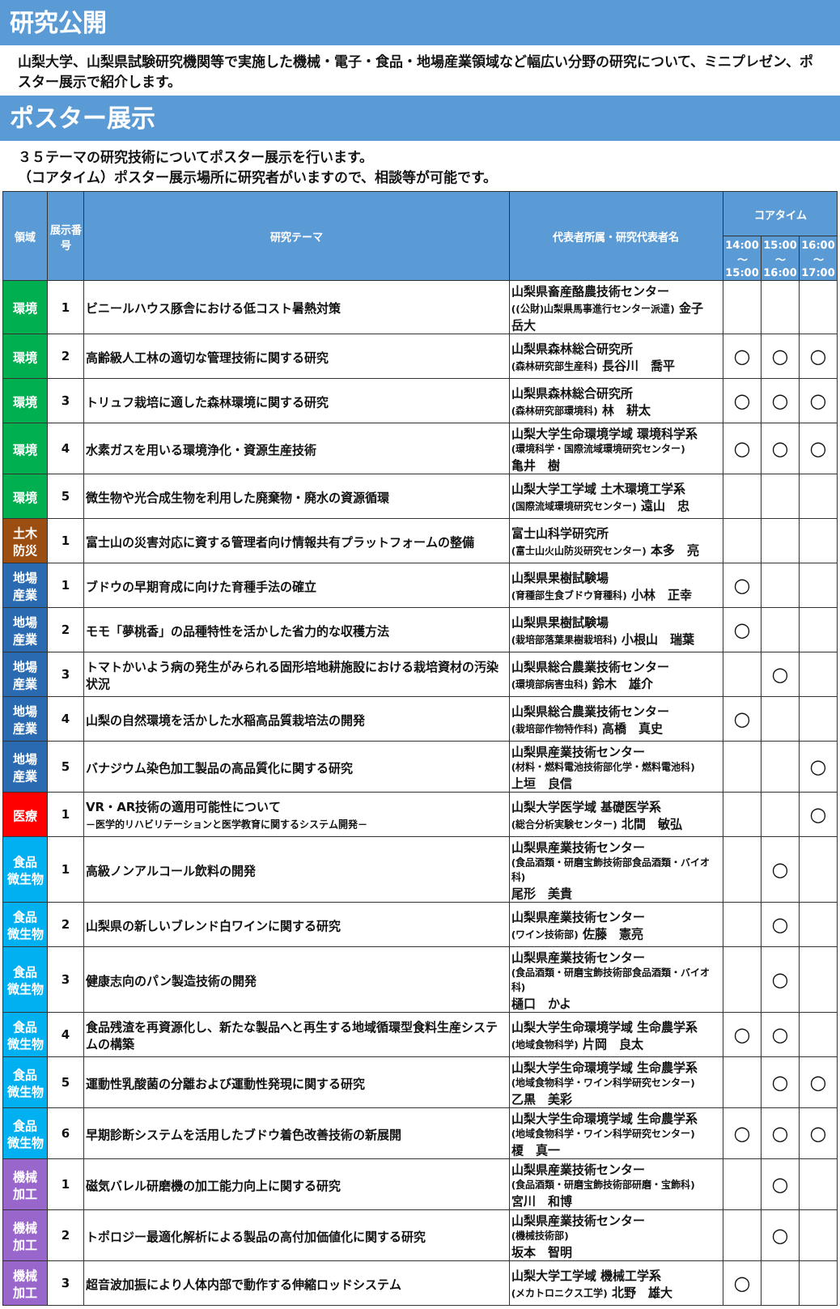研究公開
山梨大学、山梨県試験研究機関等で実施した機械・電子・食品・地場産業領域など幅広い分野の研究について、ミニプレゼン、ポスター展示で紹介します。
ポスター展示
３５テーマの研究技術についてポスター展示を行います。
（コアタイム）ポスター展示場所に研究者がいますので、相談等が可能です。
| 領域 | 展示番号 | 研究テーマ | 代表者所属・研究代表者名 | コアタイム | | |
| --- | --- | --- | --- | --- | --- | --- |
| | | | | 14:00 ～ 15:00 | 15:00 ～ 16:00 | 16:00 ～ 17:00 |
| 環境 | 1 | ビニールハウス豚舎における低コスト暑熱対策 | 山梨県畜産酪農技術センター ((公財)山梨県馬事進行センター派遣) 金子 岳大 | | | |
| 環境 | 2 | 高齢級人工林の適切な管理技術に関する研究 | 山梨県森林総合研究所 (森林研究部生産科) 長谷川 喬平 | ○ | ○ | ○ |
| 環境 | 3 | トリュフ栽培に適した森林環境に関する研究 | 山梨県森林総合研究所 (森林研究部環境科) 林 耕太 | ○ | ○ | ○ |
| 環境 | 4 | 水素ガスを用いる環境浄化・資源生産技術 | 山梨大学生命環境学域 環境科学系 (環境科学・国際流域環境研究センター) 亀井 樹 | ○ | ○ | ○ |
| 環境 | 5 | 微生物や光合成生物を利用した廃棄物・廃水の資源循環 | 山梨大学工学域 土木環境工学系 (国際流域環境研究センター) 遠山 忠 | | | |
| 土木 防災 | 1 | 富士山の災害対応に資する管理者向け情報共有プラットフォームの整備 | 富士山科学研究所 (富士山火山防災研究センター) 本多 亮 | | | |
| 地場 産業 | 1 | ブドウの早期育成に向けた育種手法の確立 | 山梨県果樹試験場 (育種部生食ブドウ育種科) 小林 正幸 | ○ | | |
| 地場 産業 | 2 | モモ「夢桃香」の品種特性を活かした省力的な収穫方法 | 山梨県果樹試験場 (栽培部落葉果樹栽培科) 小根山 瑞葉 | ○ | | |
| 地場 産業 | 3 | トマトかいよう病の発生がみられる固形培地耕施設における栽培資材の汚染状況 | 山梨県総合農業技術センター (環境部病害虫科) 鈴木 雄介 | | ○ | |
| 地場 産業 | 4 | 山梨の自然環境を活かした水稲高品質栽培法の開発 | 山梨県総合農業技術センター (栽培部作物特作科) 高橋 真史 | ○ | | |
| 地場 産業 | 5 | バナジウム染色加工製品の高品質化に関する研究 | 山梨県産業技術センター (材料・燃料電池技術部化学・燃料電池科) 上垣 良信 | | | ○ |
| 医療 | 1 | VR・AR技術の適用可能性について －医学的リハビリテーションと医学教育に関するシステム開発－ | 山梨大学医学域 基礎医学系 (総合分析実験センター) 北間 敏弘 | | | ○ |
| 食品 微生物 | 1 | 高級ノンアルコール飲料の開発 | 山梨県産業技術センター (食品酒類・研磨宝飾技術部食品酒類・バイオ科) 尾形 美貴 | | ○ | |
| 食品 微生物 | 2 | 山梨県の新しいブレンド白ワインに関する研究 | 山梨県産業技術センター (ワイン技術部) 佐藤 憲亮 | | ○ | |
| 食品 微生物 | 3 | 健康志向のパン製造技術の開発 | 山梨県産業技術センター (食品酒類・研磨宝飾技術部食品酒類・バイオ科) 樋口 かよ | | ○ | |
| 食品 微生物 | 4 | 食品残渣を再資源化し、新たな製品へと再生する地域循環型食料生産システムの構築 | 山梨大学生命環境学域 生命農学系 (地域食物科学) 片岡 良太 | ○ | ○ | |
| 食品 微生物 | 5 | 運動性乳酸菌の分離および運動性発現に関する研究 | 山梨大学生命環境学域 生命農学系 (地域食物科学・ワイン科学研究センター) 乙黒 美彩 | | ○ | ○ |
| 食品 微生物 | 6 | 早期診断システムを活用したブドウ着色改善技術の新展開 | 山梨大学生命環境学域 生命農学系 (地域食物科学・ワイン科学研究センター) 榎 真一 | ○ | ○ | ○ |
| 機械 加工 | 1 | 磁気バレル研磨機の加工能力向上に関する研究 | 山梨県産業技術センター (食品酒類・研磨宝飾技術部研磨・宝飾科) 宮川 和博 | | ○ | |
| 機械 加工 | 2 | トポロジー最適化解析による製品の高付加価値化に関する研究 | 山梨県産業技術センター (機械技術部) 坂本 智明 | | ○ | |
| 機械 加工 | 3 | 超音波加振により人体内部で動作する伸縮ロッドシステム | 山梨大学工学域 機械工学系 (メカトロニクス工学) 北野 雄大 | ○ | | |